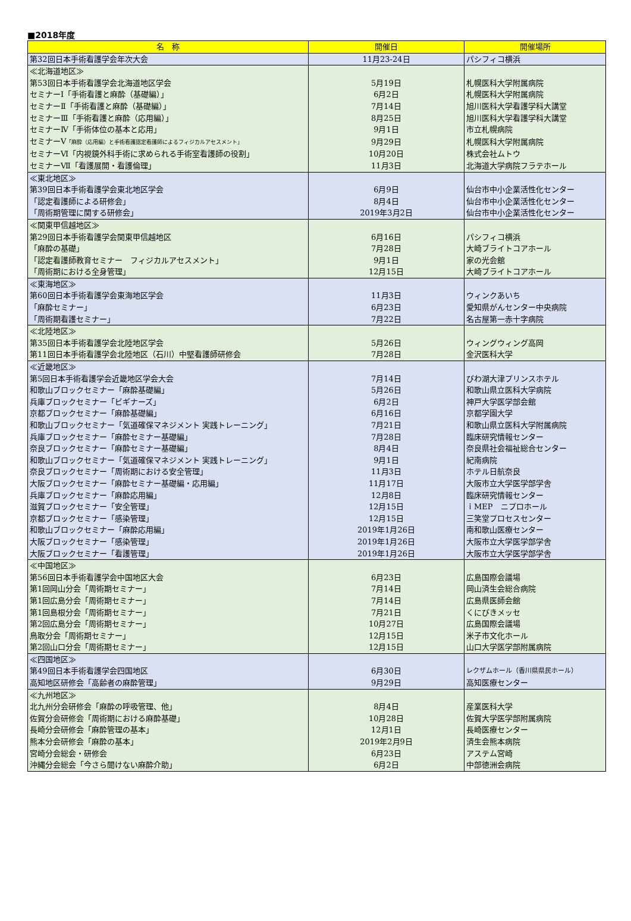■2018年度
| 名 称 | 開催日 | 開催場所 |
| --- | --- | --- |
| 第32回日本手術看護学会年次大会 | 11月23-24日 | パシフィコ横浜 |
| ≪北海道地区≫ | | |
| 第53回日本手術看護学会北海道地区学会 | 5月19日 | 札幌医科大学附属病院 |
| セミナーⅠ「手術看護と麻酔（基礎編）」 | 6月2日 | 札幌医科大学附属病院 |
| セミナーⅡ「手術看護と麻酔（基礎編）」 | 7月14日 | 旭川医科大学看護学科大講堂 |
| セミナーⅢ「手術看護と麻酔（応用編）」 | 8月25日 | 旭川医科大学看護学科大講堂 |
| セミナーⅣ「手術体位の基本と応用」 | 9月1日 | 市立札幌病院 |
| セミナーⅤ 「麻酔（応用編）と手術看護認定看護師によるフィジカルアセスメント」 | 9月29日 | 札幌医科大学附属病院 |
| セミナーⅥ「内視鏡外科手術に求められる手術室看護師の役割」 | 10月20日 | 株式会社ムトウ |
| セミナーⅦ「看護展開・看護倫理」 | 11月3日 | 北海道大学病院フラテホール |
| ≪東北地区≫ | | |
| 第39回日本手術看護学会東北地区学会 | 6月9日 | 仙台市中小企業活性化センター |
| 「認定看護師による研修会」 | 8月4日 | 仙台市中小企業活性化センター |
| 「周術期管理に関する研修会」 | 2019年3月2日 | 仙台市中小企業活性化センター |
| ≪関東甲信越地区≫ | | |
| 第29回日本手術看護学会関東甲信越地区 | 6月16日 | パシフィコ横浜 |
| 「麻酔の基礎」 | 7月28日 | 大崎ブライトコアホール |
| 「認定看護師教育セミナー フィジカルアセスメント」 | 9月1日 | 家の光会館 |
| 「周術期における全身管理」 | 12月15日 | 大崎ブライトコアホール |
| ≪東海地区≫ | | |
| 第60回日本手術看護学会東海地区学会 | 11月3日 | ウィンクあいち |
| 「麻酔セミナー」 | 6月23日 | 愛知県がんセンター中央病院 |
| 「周術期看護セミナー」 | 7月22日 | 名古屋第一赤十字病院 |
| ≪北陸地区≫ | | |
| 第35回日本手術看護学会北陸地区学会 | 5月26日 | ウィングウィング高岡 |
| 第11回日本手術看護学会北陸地区（石川）中堅看護師研修会 | 7月28日 | 金沢医科大学 |
| ≪近畿地区≫ | | |
| 第5回日本手術看護学会近畿地区学会大会 | 7月14日 | びわ湖大津プリンスホテル |
| 和歌山ブロックセミナー「麻酔基礎編」 | 5月26日 | 和歌山県立医科大学病院 |
| 兵庫ブロックセミナー「ビギナーズ」 | 6月2日 | 神戸大学医学部会館 |
| 京都ブロックセミナー「麻酔基礎編」 | 6月16日 | 京都学園大学 |
| 和歌山ブロックセミナー「気道確保マネジメント 実践トレーニング」 | 7月21日 | 和歌山県立医科大学附属病院 |
| 兵庫ブロックセミナー「麻酔セミナー基礎編」 | 7月28日 | 臨床研究情報センター |
| 奈良ブロックセミナー「麻酔セミナー基礎編」 | 8月4日 | 奈良県社会福祉総合センター |
| 和歌山ブロックセミナー「気道確保マネジメント 実践トレーニング」 | 9月1日 | 紀南病院 |
| 奈良ブロックセミナー「周術期における安全管理」 | 11月3日 | ホテル日航奈良 |
| 大阪ブロックセミナー「麻酔セミナー基礎編・応用編」 | 11月17日 | 大阪市立大学医学部学舎 |
| 兵庫ブロックセミナー「麻酔応用編」 | 12月8日 | 臨床研究情報センター |
| 滋賀ブロックセミナー「安全管理」 | 12月15日 | ｉMEP ニプロホール |
| 京都ブロックセミナー「感染管理」 | 12月15日 | 三笑堂プロセスセンター |
| 和歌山ブロックセミナー「麻酔応用編」 | 2019年1月26日 | 南和歌山医療センター |
| 大阪ブロックセミナー「感染管理」 | 2019年1月26日 | 大阪市立大学医学部学舎 |
| 大阪ブロックセミナー「看護管理」 | 2019年1月26日 | 大阪市立大学医学部学舎 |
| ≪中国地区≫ | | |
| 第56回日本手術看護学会中国地区大会 | 6月23日 | 広島国際会議場 |
| 第1回岡山分会「周術期セミナー」 | 7月14日 | 岡山済生会総合病院 |
| 第1回広島分会「周術期セミナー」 | 7月14日 | 広島県医師会館 |
| 第1回島根分会「周術期セミナー」 | 7月21日 | くにびきメッセ |
| 第2回広島分会「周術期セミナー」 | 10月27日 | 広島国際会議場 |
| 鳥取分会「周術期セミナー」 | 12月15日 | 米子市文化ホール |
| 第2回山口分会「周術期セミナー」 | 12月15日 | 山口大学医学部附属病院 |
| ≪四国地区≫ | | |
| 第49回日本手術看護学会四国地区 | 6月30日 | レクザムホール（香川県県民ホール） |
| 高知地区研修会「高齢者の麻酔管理」 | 9月29日 | 高知医療センター |
| ≪九州地区≫ | | |
| 北九州分会研修会「麻酔の呼吸管理、他」 | 8月4日 | 産業医科大学 |
| 佐賀分会研修会「周術期における麻酔基礎」 | 10月28日 | 佐賀大学医学部附属病院 |
| 長崎分会研修会「麻酔管理の基本」 | 12月1日 | 長崎医療センター |
| 熊本分会研修会「麻酔の基本」 | 2019年2月9日 | 済生会熊本病院 |
| 宮崎分会総会・研修会 | 6月23日 | アステム宮崎 |
| 沖縄分会総会「今さら聞けない麻酔介助」 | 6月2日 | 中部徳洲会病院 |